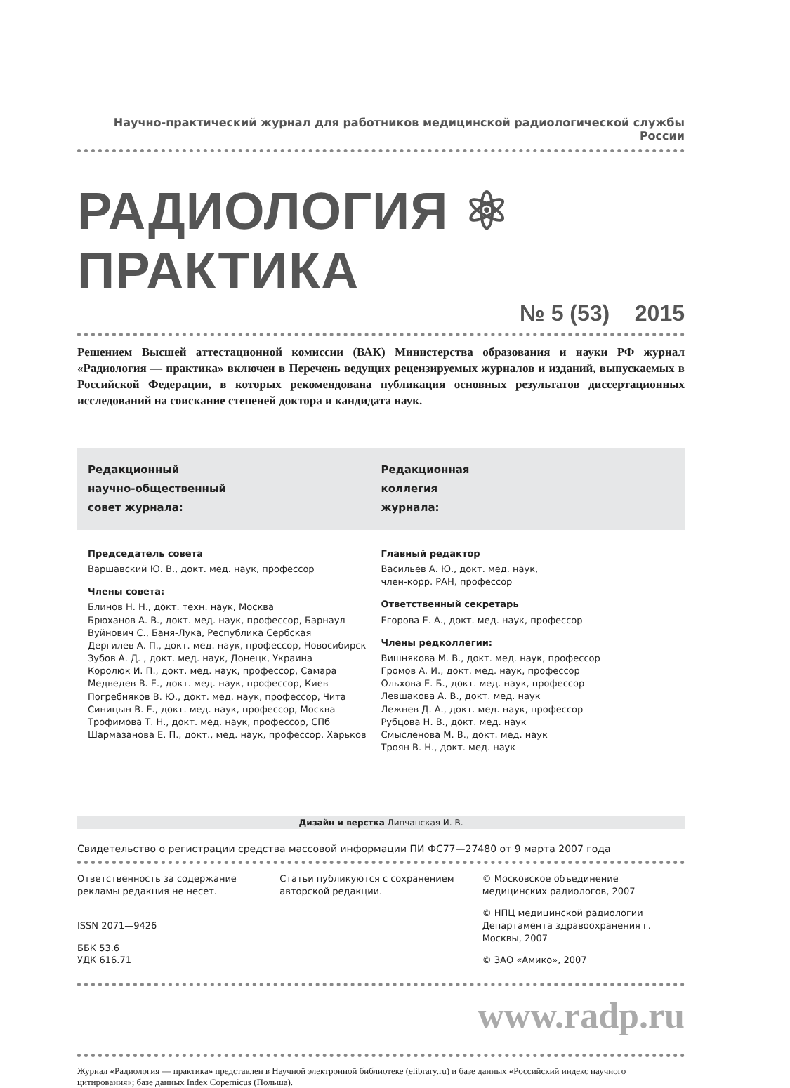Научно-практический журнал для работников медицинской радиологической службы России
РАДИОЛОГИЯ ⚛ ПРАКТИКА
№ 5 (53) 2015
Решением Высшей аттестационной комиссии (ВАК) Министерства образования и науки РФ журнал «Радиология — практика» включен в Перечень ведущих рецензируемых журналов и изданий, выпускаемых в Российской Федерации, в которых рекомендована публикация основных результатов диссертационных исследований на соискание степеней доктора и кандидата наук.
Редакционный
научно-общественный
совет журнала:
Редакционная
коллегия
журнала:
Председатель совета
Варшавский Ю. В., докт. мед. наук, профессор
Члены совета:
Блинов Н. Н., докт. техн. наук, Москва
Брюханов А. В., докт. мед. наук, профессор, Барнаул
Вуйнович С., Баня-Лука, Республика Сербская
Дергилев А. П., докт. мед. наук, профессор, Новосибирск
Зубов А. Д. , докт. мед. наук, Донецк, Украина
Королюк И. П., докт. мед. наук, профессор, Самара
Медведев В. Е., докт. мед. наук, профессор, Киев
Погребняков В. Ю., докт. мед. наук, профессор, Чита
Синицын В. Е., докт. мед. наук, профессор, Москва
Трофимова Т. Н., докт. мед. наук, профессор, СПб
Шармазанова Е. П., докт., мед. наук, профессор, Харьков
Главный редактор
Васильев А. Ю., докт. мед. наук,
член-корр. РАН, профессор
Ответственный секретарь
Егорова Е. А., докт. мед. наук, профессор
Члены редколлегии:
Вишнякова М. В., докт. мед. наук, профессор
Громов А. И., докт. мед. наук, профессор
Ольхова Е. Б., докт. мед. наук, профессор
Левшакова А. В., докт. мед. наук
Лежнев Д. А., докт. мед. наук, профессор
Рубцова Н. В., докт. мед. наук
Смысленова М. В., докт. мед. наук
Троян В. Н., докт. мед. наук
Дизайн и верстка Липчанская И. В.
Свидетельство о регистрации средства массовой информации ПИ ФС77—27480 от 9 марта 2007 года
Ответственность за содержание
рекламы редакция не несет.
ISSN 2071—9426
ББК 53.6
УДК 616.71
Статьи публикуются с сохранением
авторской редакции.
© Московское объединение медицинских радиологов, 2007
© НПЦ медицинской радиологии Департамента здравоохранения г. Москвы, 2007
© ЗАО «Амико», 2007
www.radp.ru
Журнал «Радиология — практика» представлен в Научной электронной библиотеке (elibrary.ru) и базе данных «Российский индекс научного цитирования»; базе данных Index Copernicus (Польша).